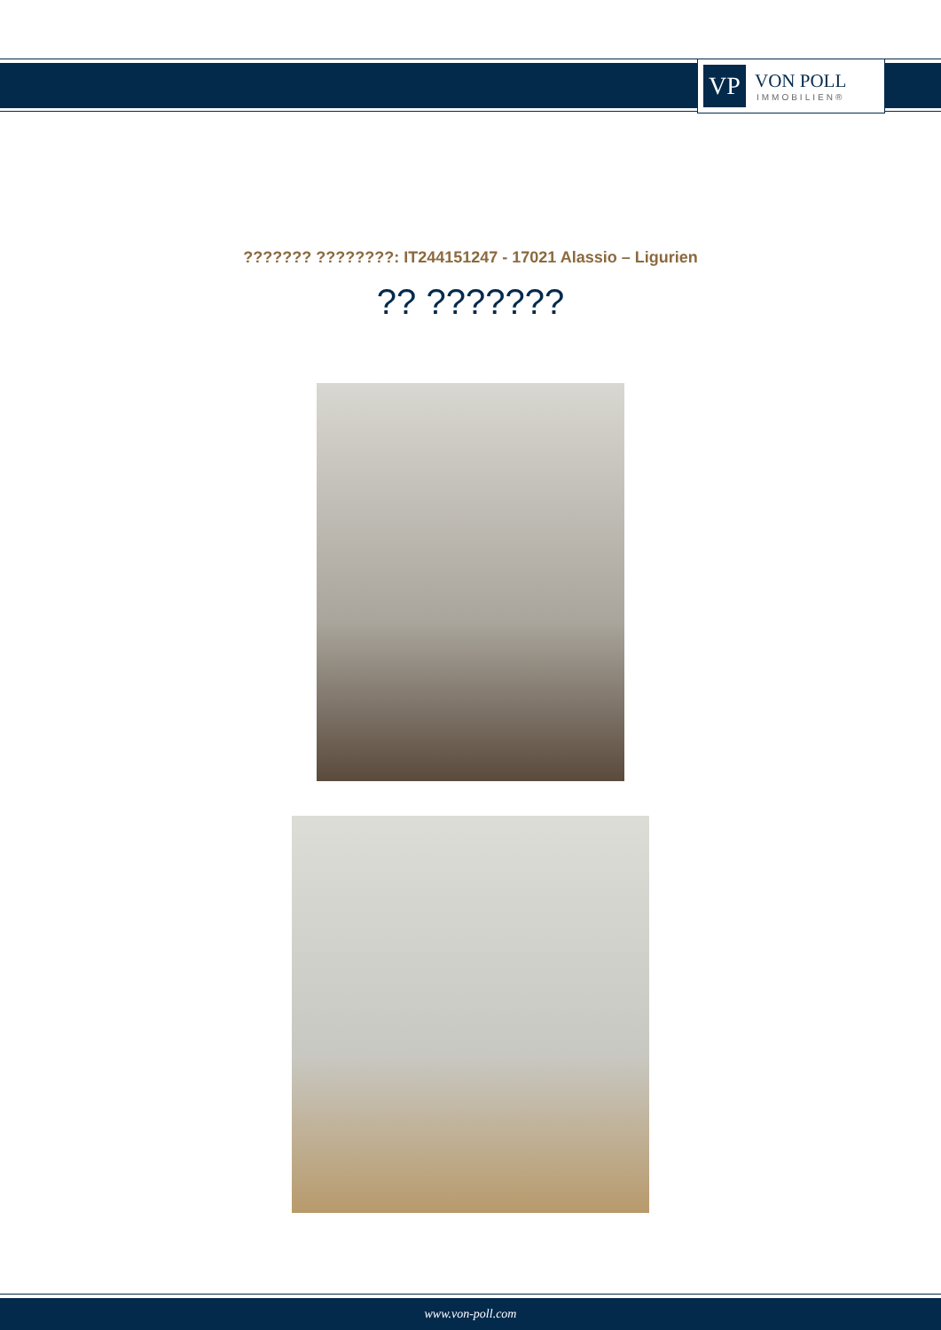VP
VON POLL
IMMOBILIEN®
??????? ????????: IT244151247 - 17021 Alassio – Ligurien
?? ???????
www.von-poll.com